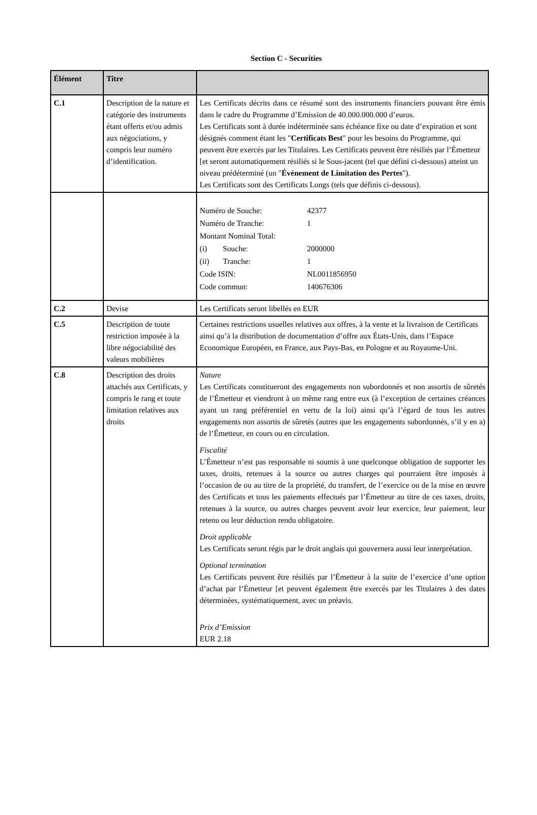Section C - Securities
| Élément | Titre | |
| --- | --- | --- |
| C.1 | Description de la nature et catégorie des instruments étant offerts et/ou admis aux négociations, y compris leur numéro d’identification. | Les Certificats décrits dans ce résumé sont des instruments financiers pouvant être émis dans le cadre du Programme d’Emission de 40.000.000.000 d’euros. Les Certificats sont à durée indéterminée sans échéance fixe ou date d’expiration et sont désignés comment étant les " Certificats Best " pour les besoins du Programme, qui peuvent être exercés par les Titulaires. Les Certificats peuvent être résiliés par l’Émetteur [et seront automatiquement résiliés si le Sous-jacent (tel que défini ci-dessous) atteint un niveau prédéterminé (un " Événement de Limitation des Pertes "). Les Certificats sont des Certificats Longs (tels que définis ci-dessous). |
| | | / Numéro de Souche: / 42377 / / Numéro de Tranche: / 1 / / Montant Nominal Total: / / / (i) Souche: / 2000000 / / (ii) Tranche: / 1 / / Code ISIN: / NL0011856950 / / Code commun: / 140676306 / |
| C.2 | Devise | Les Certificats seront libellés en EUR |
| C.5 | Description de toute restriction imposée à la libre négociabilité des valeurs mobilières | Certaines restrictions usuelles relatives aux offres, à la vente et la livraison de Certificats ainsi qu’à la distribution de documentation d’offre aux États-Unis, dans l’Espace Economique Européen, en France, aux Pays-Bas, en Pologne et au Royaume-Uni. |
| C.8 | Description des droits attachés aux Certificats, y compris le rang et toute limitation relatives aux droits | Nature Les Certificats constitueront des engagements non subordonnés et non assortis de sûretés de l’Émetteur et viendront à un même rang entre eux (à l’exception de certaines créances ayant un rang préférentiel en vertu de la loi) ainsi qu’à l’égard de tous les autres engagements non assortis de sûretés (autres que les engagements subordonnés, s’il y en a) de l’Émetteur, en cours ou en circulation. Fiscalité L’Émetteur n’est pas responsable ni soumis à une quelconque obligation de supporter les taxes, droits, retenues à la source ou autres charges qui pourraient être imposés à l’occasion de ou au titre de la propriété, du transfert, de l’exercice ou de la mise en œuvre des Certificats et tous les paiements effectués par l’Émetteur au titre de ces taxes, droits, retenues à la source, ou autres charges peuvent avoir leur exercice, leur paiement, leur retenu ou leur déduction rendu obligatoire. Droit applicable Les Certificats seront régis par le droit anglais qui gouvernera aussi leur interprétation. Optional termination Les Certificats peuvent être résiliés par l’Émetteur à la suite de l’exercice d’une option d’achat par l’Émetteur [et peuvent également être exercés par les Titulaires à des dates déterminées, systématiquement, avec un préavis. Prix d’Emission EUR 2.18 |